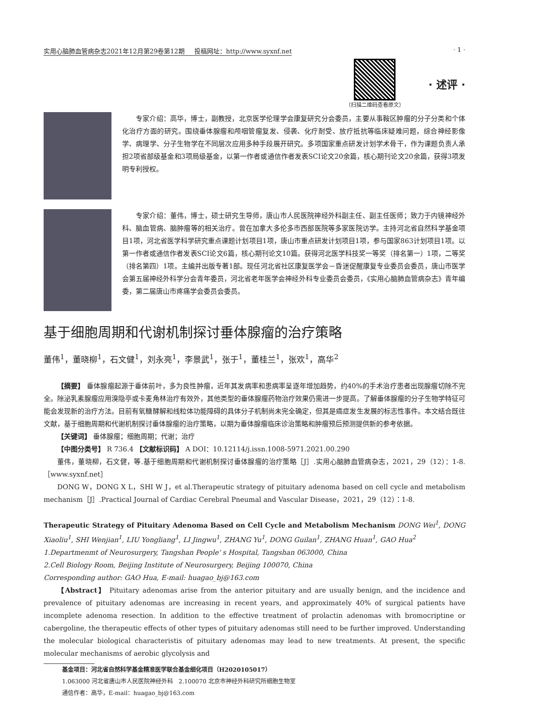实用心脑肺血管病杂志2021年12月第29卷第12期 投稿网址：http://www.syxnf.net · 1 ·
（扫描二维码查看原文）
· 述评 ·
专家介绍：高华，博士，副教授，北京医学伦理学会康复研究分会委员，主要从事鞍区肿瘤的分子分类和个体化治疗方面的研究。围绕垂体腺瘤和颅咽管瘤复发、侵袭、化疗耐受、放疗抵抗等临床疑难问题，综合神经影像学、病理学、分子生物学在不同层次应用多种手段展开研究。多项国家重点研发计划学术骨干，作为课题负责人承担2项省部级基金和3项局级基金，以第一作者或通信作者发表SCI论文20余篇，核心期刊论文20余篇，获得3项发明专利授权。
专家介绍：董伟，博士，硕士研究生导师，唐山市人民医院神经外科副主任、副主任医师；致力于内镜神经外科、脑血管病、脑肿瘤等的相关治疗。曾在加拿大多伦多市西部医院等多家医院访学。主持河北省自然科学基金项目1项，河北省医学科学研究重点课题计划项目1项，唐山市重点研发计划项目1项，参与国家863计划项目1项。以第一作者或通信作者发表SCI论文6篇，核心期刊论文10篇。获得河北医学科技奖一等奖（排名第一）1项，二等奖（排名第四）1项。主编并出版专著1部。现任河北省社区康复医学会－昏迷促醒康复专业委员会委员，唐山市医学会第五届神经外科学分会青年委员，河北省老年医学会神经外科专业委员会委员，《实用心脑肺血管病杂志》青年编委，第二届唐山市疼痛学会委员会委员。
基于细胞周期和代谢机制探讨垂体腺瘤的治疗策略
董伟<sup>1</sup>，董晓柳<sup>1</sup>，石文健<sup>1</sup>，刘永亮<sup>1</sup>，李景武<sup>1</sup>，张于<sup>1</sup>，董桂兰<sup>1</sup>，张欢<sup>1</sup>，高华<sup>2</sup>
【摘要】 垂体腺瘤起源于垂体前叶，多为良性肿瘤，近年其发病率和患病率呈逐年增加趋势，约40%的手术治疗患者出现腺瘤切除不完全。除泌乳素腺瘤应用溴隐亭或卡麦角林治疗有效外，其他类型的垂体腺瘤药物治疗效果仍需进一步提高。了解垂体腺瘤的分子生物学特征可能会发现新的治疗方法。目前有氧糖酵解和线粒体功能障碍的具体分子机制尚未完全确定，但其是癌症发生发展的标志性事件。本文结合既往文献，基于细胞周期和代谢机制探讨垂体腺瘤的治疗策略，以期为垂体腺瘤临床诊治策略和肿瘤预后预测提供新的参考依据。
【关键词】 垂体腺瘤；细胞周期；代谢；治疗
【中图分类号】 R 736.4 【文献标识码】 A DOI：10.12114/j.issn.1008-5971.2021.00.290
董伟，董晓柳，石文健，等.基于细胞周期和代谢机制探讨垂体腺瘤的治疗策略［J］.实用心脑肺血管病杂志，2021，29（12）：1-8.［www.syxnf.net］
DONG W，DONG X L，SHI W J，et al.Therapeutic strategy of pituitary adenoma based on cell cycle and metabolism mechanism［J］.Practical Journal of Cardiac Cerebral Pneumal and Vascular Disease，2021，29（12）：1-8.
Therapeutic Strategy of Pituitary Adenoma Based on Cell Cycle and Metabolism Mechanism DONG Wei<sup>1</sup>, DONG Xiaoliu<sup>1</sup>, SHI Wenjian<sup>1</sup>, LIU Yongliang<sup>1</sup>, LI Jingwu<sup>1</sup>, ZHANG Yu<sup>1</sup>, DONG Guilan<sup>1</sup>, ZHANG Huan<sup>1</sup>, GAO Hua<sup>2</sup>
1.Departmenmt of Neurosurgery, Tangshan People' s Hospital, Tangshan 063000, China
2.Cell Biology Room, Beijing Institute of Neurosurgery, Beijing 100070, China
Corresponding author: GAO Hua, E-mail: huagao_bj@163.com
【Abstract】 Pituitary adenomas arise from the anterior pituitary and are usually benign, and the incidence and prevalence of pituitary adenomas are increasing in recent years, and approximately 40% of surgical patients have incomplete adenoma resection. In addition to the effective treatment of prolactin adenomas with bromocriptine or cabergoline, the therapeutic effects of other types of pituitary adenomas still need to be further improved. Understanding the molecular biological characteristis of pituitary adenomas may lead to new treatments. At present, the specific molecular mechanisms of aerobic glycolysis and
基金项目：河北省自然科学基金精准医学联合基金细化项目（H2020105017）
1.063000 河北省唐山市人民医院神经外科 2.100070 北京市神经外科研究所细胞生物室
通信作者：高华，E-mail：huagao_bj@163.com